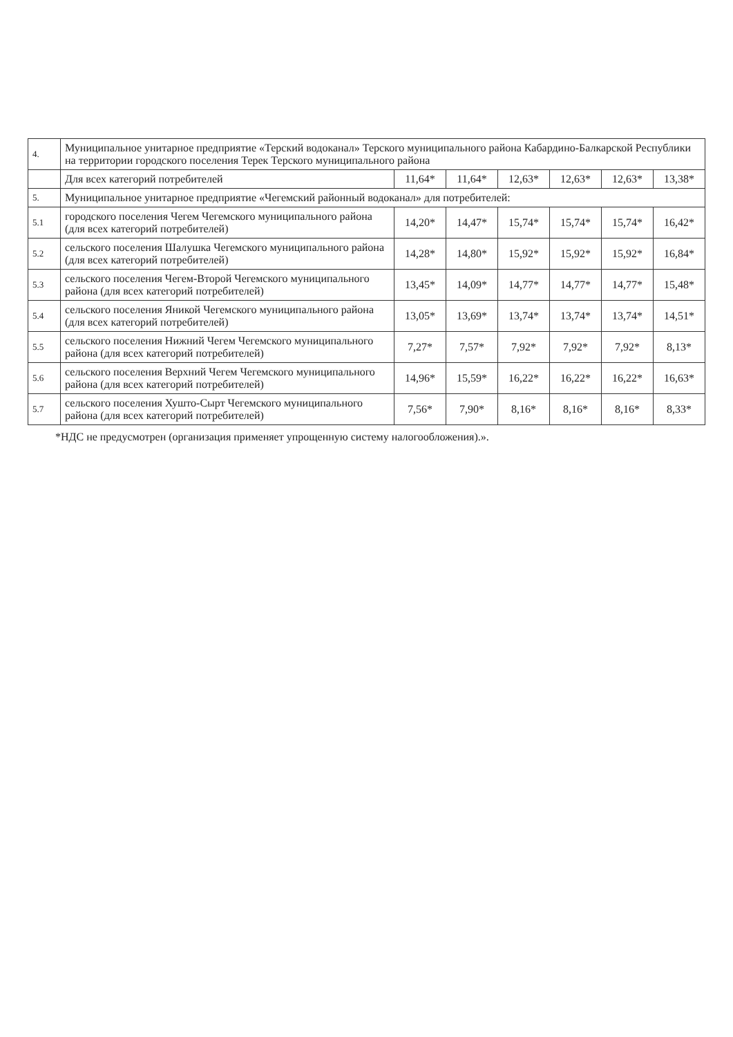| 4. | Муниципальное унитарное предприятие «Терский водоканал» Терского муниципального района Кабардино-Балкарской Республики на территории городского поселения Терек Терского муниципального района | | | | | | |
| | Для всех категорий потребителей | 11,64* | 11,64* | 12,63* | 12,63* | 12,63* | 13,38* |
| 5. | Муниципальное унитарное предприятие «Чегемский районный водоканал» для потребителей: | | | | | | |
| 5.1 | городского поселения Чегем Чегемского муниципального района (для всех категорий потребителей) | 14,20* | 14,47* | 15,74* | 15,74* | 15,74* | 16,42* |
| 5.2 | сельского поселения Шалушка Чегемского муниципального района (для всех категорий потребителей) | 14,28* | 14,80* | 15,92* | 15,92* | 15,92* | 16,84* |
| 5.3 | сельского поселения Чегем-Второй Чегемского муниципального района (для всех категорий потребителей) | 13,45* | 14,09* | 14,77* | 14,77* | 14,77* | 15,48* |
| 5.4 | сельского поселения Яникой Чегемского муниципального района (для всех категорий потребителей) | 13,05* | 13,69* | 13,74* | 13,74* | 13,74* | 14,51* |
| 5.5 | сельского поселения Нижний Чегем Чегемского муниципального района (для всех категорий потребителей) | 7,27* | 7,57* | 7,92* | 7,92* | 7,92* | 8,13* |
| 5.6 | сельского поселения Верхний Чегем Чегемского муниципального района (для всех категорий потребителей) | 14,96* | 15,59* | 16,22* | 16,22* | 16,22* | 16,63* |
| 5.7 | сельского поселения Хушто-Сырт Чегемского муниципального района (для всех категорий потребителей) | 7,56* | 7,90* | 8,16* | 8,16* | 8,16* | 8,33* |
*НДС не предусмотрен (организация применяет упрощенную систему налогообложения).».